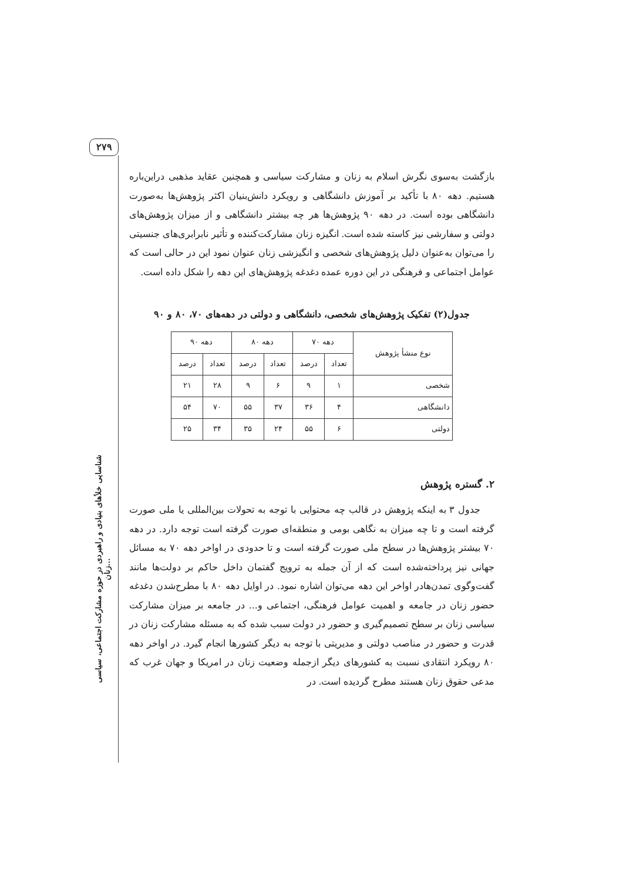۲۷۹
شناسایی خلأهای بنیادی و راهبردی در حوزه مشارکت اجتماعی، سیاسی زنان...
بازگشت به‌سوی نگرش اسلام به زنان و مشارکت سیاسی و همچنین عقاید مذهبی دراین‌باره هستیم. دهه ۸۰ با تأکید بر آموزش دانشگاهی و رویکرد دانش‌بنیان اکثر پژوهش‌ها به‌صورت دانشگاهی بوده است. در دهه ۹۰ پژوهش‌ها هر چه بیشتر دانشگاهی و از میزان پژوهش‌های دولتی و سفارشی نیز کاسته شده است. انگیزه زنان مشارکت‌کننده و تأثیر نابرابری‌های جنسیتی را می‌توان به‌عنوان دلیل پژوهش‌های شخصی و انگیزشی زنان عنوان نمود این در حالی است که عوامل اجتماعی و فرهنگی در این دوره عمده دغدغه پژوهش‌های این دهه را شکل داده است.
جدول(۲) تفکیک پژوهش‌های شخصی، دانشگاهی و دولتی در دهه‌های ۷۰، ۸۰ و ۹۰
| نوع منشأ پژوهش | دهه ۷۰ | | دهه ۸۰ | | دهه ۹۰ | |
| --- | --- | --- | --- | --- | --- | --- |
| | تعداد | درصد | تعداد | درصد | تعداد | درصد |
| شخصی | ۱ | ۹ | ۶ | ۹ | ۲۸ | ۲۱ |
| دانشگاهی | ۴ | ۳۶ | ۳۷ | ۵۵ | ۷۰ | ۵۴ |
| دولتی | ۶ | ۵۵ | ۲۴ | ۳۵ | ۳۴ | ۲۵ |
۲. گستره پژوهش
جدول ۳ به اینکه پژوهش در قالب چه محتوایی با توجه به تحولات بین‌المللی یا ملی صورت گرفته است و تا چه میزان به نگاهی بومی و منطقه‌ای صورت گرفته است توجه دارد. در دهه ۷۰ بیشتر پژوهش‌ها در سطح ملی صورت گرفته است و تا حدودی در اواخر دهه ۷۰ به مسائل جهانی نیز پرداخته‌شده است که از آن جمله به ترویج گفتمان داخل حاکم بر دولت‌ها مانند گفت‌وگوی تمدن‌هادر اواخر این دهه می‌توان اشاره نمود. در اوایل دهه ۸۰ با مطرح‌شدن دغدغه حضور زنان در جامعه و اهمیت عوامل فرهنگی، اجتماعی و... در جامعه بر میزان مشارکت سیاسی زنان بر سطح تصمیم‌گیری و حضور در دولت سبب شده که به مسئله مشارکت زنان در قدرت و حضور در مناصب دولتی و مدیریتی با توجه به دیگر کشورها انجام گیرد. در اواخر دهه ۸۰ رویکرد انتقادی نسبت به کشورهای دیگر ازجمله وضعیت زنان در امریکا و جهان غرب که مدعی حقوق زنان هستند مطرح گردیده است. در